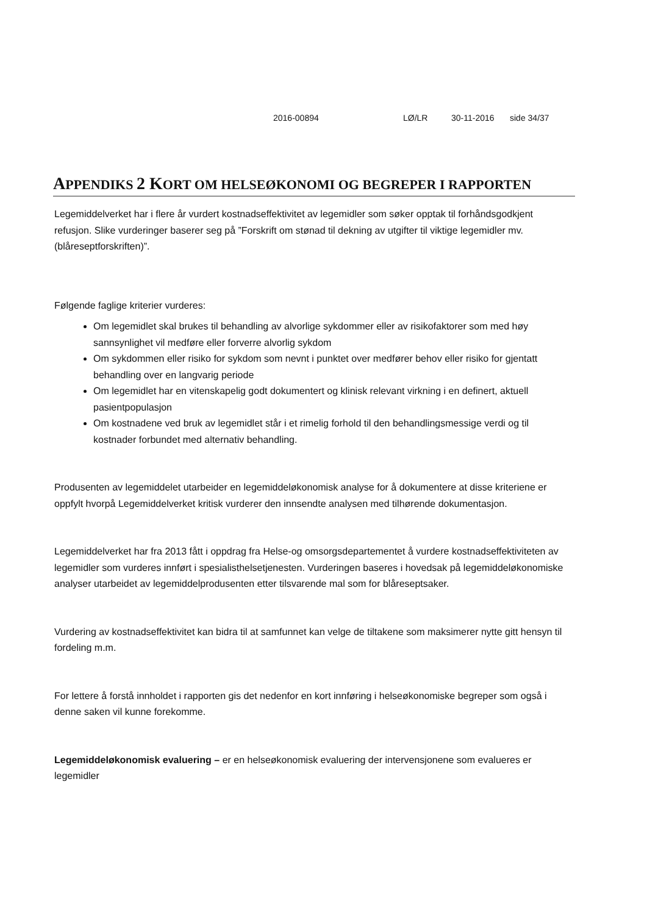2016-00894 LØ/LR 30-11-2016 side 34/37
APPENDIKS 2 KORT OM HELSEØKONOMI OG BEGREPER I RAPPORTEN
Legemiddelverket har i flere år vurdert kostnadseffektivitet av legemidler som søker opptak til forhåndsgodkjent refusjon. Slike vurderinger baserer seg på ”Forskrift om stønad til dekning av utgifter til viktige legemidler mv. (blåreseptforskriften)”.
Følgende faglige kriterier vurderes:
Om legemidlet skal brukes til behandling av alvorlige sykdommer eller av risikofaktorer som med høy sannsynlighet vil medføre eller forverre alvorlig sykdom
Om sykdommen eller risiko for sykdom som nevnt i punktet over medfører behov eller risiko for gjentatt behandling over en langvarig periode
Om legemidlet har en vitenskapelig godt dokumentert og klinisk relevant virkning i en definert, aktuell pasientpopulasjon
Om kostnadene ved bruk av legemidlet står i et rimelig forhold til den behandlingsmessige verdi og til kostnader forbundet med alternativ behandling.
Produsenten av legemiddelet utarbeider en legemiddeløkonomisk analyse for å dokumentere at disse kriteriene er oppfylt hvorpå Legemiddelverket kritisk vurderer den innsendte analysen med tilhørende dokumentasjon.
Legemiddelverket har fra 2013 fått i oppdrag fra Helse-og omsorgsdepartementet å vurdere kostnadseffektiviteten av legemidler som vurderes innført i spesialisthelsetjenesten. Vurderingen baseres i hovedsak på legemiddeløkonomiske analyser utarbeidet av legemiddelprodusenten etter tilsvarende mal som for blåreseptsaker.
Vurdering av kostnadseffektivitet kan bidra til at samfunnet kan velge de tiltakene som maksimerer nytte gitt hensyn til fordeling m.m.
For lettere å forstå innholdet i rapporten gis det nedenfor en kort innføring i helseøkonomiske begreper som også i denne saken vil kunne forekomme.
Legemiddeløkonomisk evaluering – er en helseøkonomisk evaluering der intervensjonene som evalueres er legemidler